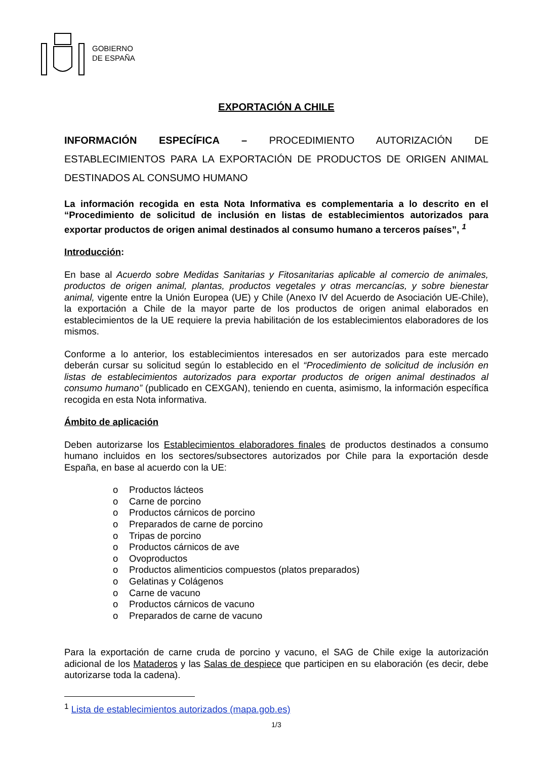GOBIERNO
DE ESPAÑA
EXPORTACIÓN A CHILE
INFORMACIÓN ESPECÍFICA – PROCEDIMIENTO AUTORIZACIÓN DE ESTABLECIMIENTOS PARA LA EXPORTACIÓN DE PRODUCTOS DE ORIGEN ANIMAL DESTINADOS AL CONSUMO HUMANO
La información recogida en esta Nota Informativa es complementaria a lo descrito en el “Procedimiento de solicitud de inclusión en listas de establecimientos autorizados para exportar productos de origen animal destinados al consumo humano a terceros países”, <sup>1</sup>
Introducción:
En base al Acuerdo sobre Medidas Sanitarias y Fitosanitarias aplicable al comercio de animales, productos de origen animal, plantas, productos vegetales y otras mercancías, y sobre bienestar animal, vigente entre la Unión Europea (UE) y Chile (Anexo IV del Acuerdo de Asociación UE-Chile), la exportación a Chile de la mayor parte de los productos de origen animal elaborados en establecimientos de la UE requiere la previa habilitación de los establecimientos elaboradores de los mismos.
Conforme a lo anterior, los establecimientos interesados en ser autorizados para este mercado deberán cursar su solicitud según lo establecido en el “Procedimiento de solicitud de inclusión en listas de establecimientos autorizados para exportar productos de origen animal destinados al consumo humano” (publicado en CEXGAN), teniendo en cuenta, asimismo, la información específica recogida en esta Nota informativa.
Ámbito de aplicación
Deben autorizarse los Establecimientos elaboradores finales de productos destinados a consumo humano incluidos en los sectores/subsectores autorizados por Chile para la exportación desde España, en base al acuerdo con la UE:
o Productos lácteos
o Carne de porcino
o Productos cárnicos de porcino
o Preparados de carne de porcino
o Tripas de porcino
o Productos cárnicos de ave
o Ovoproductos
o Productos alimenticios compuestos (platos preparados)
o Gelatinas y Colágenos
o Carne de vacuno
o Productos cárnicos de vacuno
o Preparados de carne de vacuno
Para la exportación de carne cruda de porcino y vacuno, el SAG de Chile exige la autorización adicional de los Mataderos y las Salas de despiece que participen en su elaboración (es decir, debe autorizarse toda la cadena).
<sup>1</sup> Lista de establecimientos autorizados (mapa.gob.es)
1/3